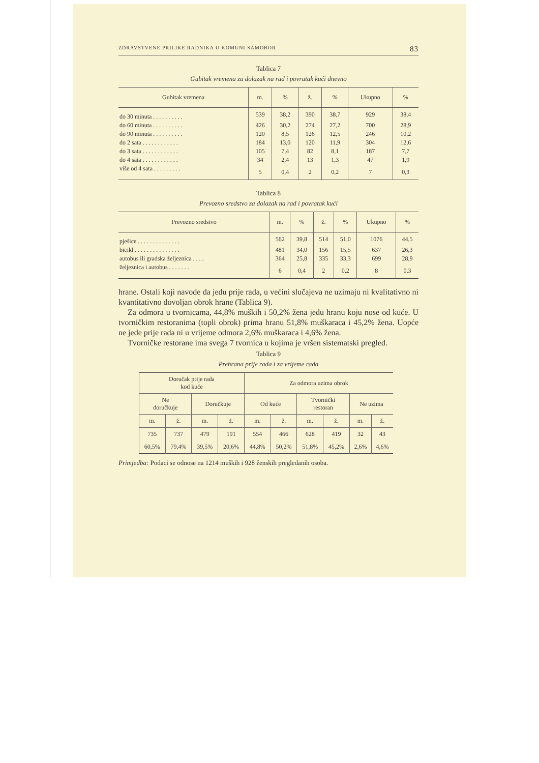ZDRAVSTVENE PRILIKE RADNIKA U KOMUNI SAMOBOR 83
Tablica 7
Gubitak vremena za dolazak na rad i povratak kući dnevno
| Gubitak vremena | m. | % | ž. | % | Ukupno | % |
| --- | --- | --- | --- | --- | --- | --- |
| do 30 minuta . . . . . . . . . . | 539 | 38,2 | 390 | 38,7 | 929 | 38,4 |
| do 60 minuta . . . . . . . . . . | 426 | 30,2 | 274 | 27,2 | 700 | 28,9 |
| do 90 minuta . . . . . . . . . . | 120 | 8,5 | 126 | 12,5 | 246 | 10,2 |
| do 2 sata . . . . . . . . . . . . | 184 | 13,0 | 120 | 11,9 | 304 | 12,6 |
| do 3 sata . . . . . . . . . . . . | 105 | 7,4 | 82 | 8,1 | 187 | 7,7 |
| do 4 sata . . . . . . . . . . . . | 34 | 2,4 | 13 | 1,3 | 47 | 1,9 |
| više od 4 sata . . . . . . . . . | 5 | 0,4 | 2 | 0,2 | 7 | 0,3 |
Tablica 8
Prevozno sredstvo za dolazak na rad i povratak kući
| Prevozno sredstvo | m. | % | ž. | % | Ukupno | % |
| --- | --- | --- | --- | --- | --- | --- |
| pješice . . . . . . . . . . . . . . | 562 | 39,8 | 514 | 51,0 | 1076 | 44,5 |
| bicikl . . . . . . . . . . . . . . . | 481 | 34,0 | 156 | 15,5 | 637 | 26,3 |
| autobus ili gradska željeznica . . . . | 364 | 25,8 | 335 | 33,3 | 699 | 28,9 |
| željeznica i autobus . . . . . . . | 6 | 0,4 | 2 | 0,2 | 8 | 0,3 |
hrane. Ostali koji navode da jedu prije rada, u većini slučajeva ne uzimaju ni kvalitativno ni kvantitativno dovoljan obrok hrane (Tablica 9).
Za odmora u tvornicama, 44,8% muških i 50,2% žena jedu hranu koju nose od kuće. U tvorničkim restoranima (topli obrok) prima hranu 51,8% muškaraca i 45,2% žena. Uopće ne jede prije rada ni u vrijeme odmora 2,6% muškaraca i 4,6% žena.
Tvorničke restorane ima svega 7 tvornica u kojima je vršen sistematski pregled.
Tablica 9
Prehrana prije rada i za vrijeme rada
| Doručak prije rada kod kuće | | | | Za odmora uzima obrok | | | | | |
| --- | --- | --- | --- | --- | --- | --- | --- | --- | --- |
| Ne doručkuje | | Doručkuje | | Od kuće | | Tvornički restoran | | Ne uzima | |
| m. | ž. | m. | ž. | m. | ž. | m. | ž. | m. | ž. |
| 735 | 737 | 479 | 191 | 554 | 466 | 628 | 419 | 32 | 43 |
| 60,5% | 79,4% | 39,5% | 20,6% | 44,8% | 50,2% | 51,8% | 45,2% | 2,6% | 4,6% |
Primjedba: Podaci se odnose na 1214 muških i 928 ženskih pregledanih osoba.